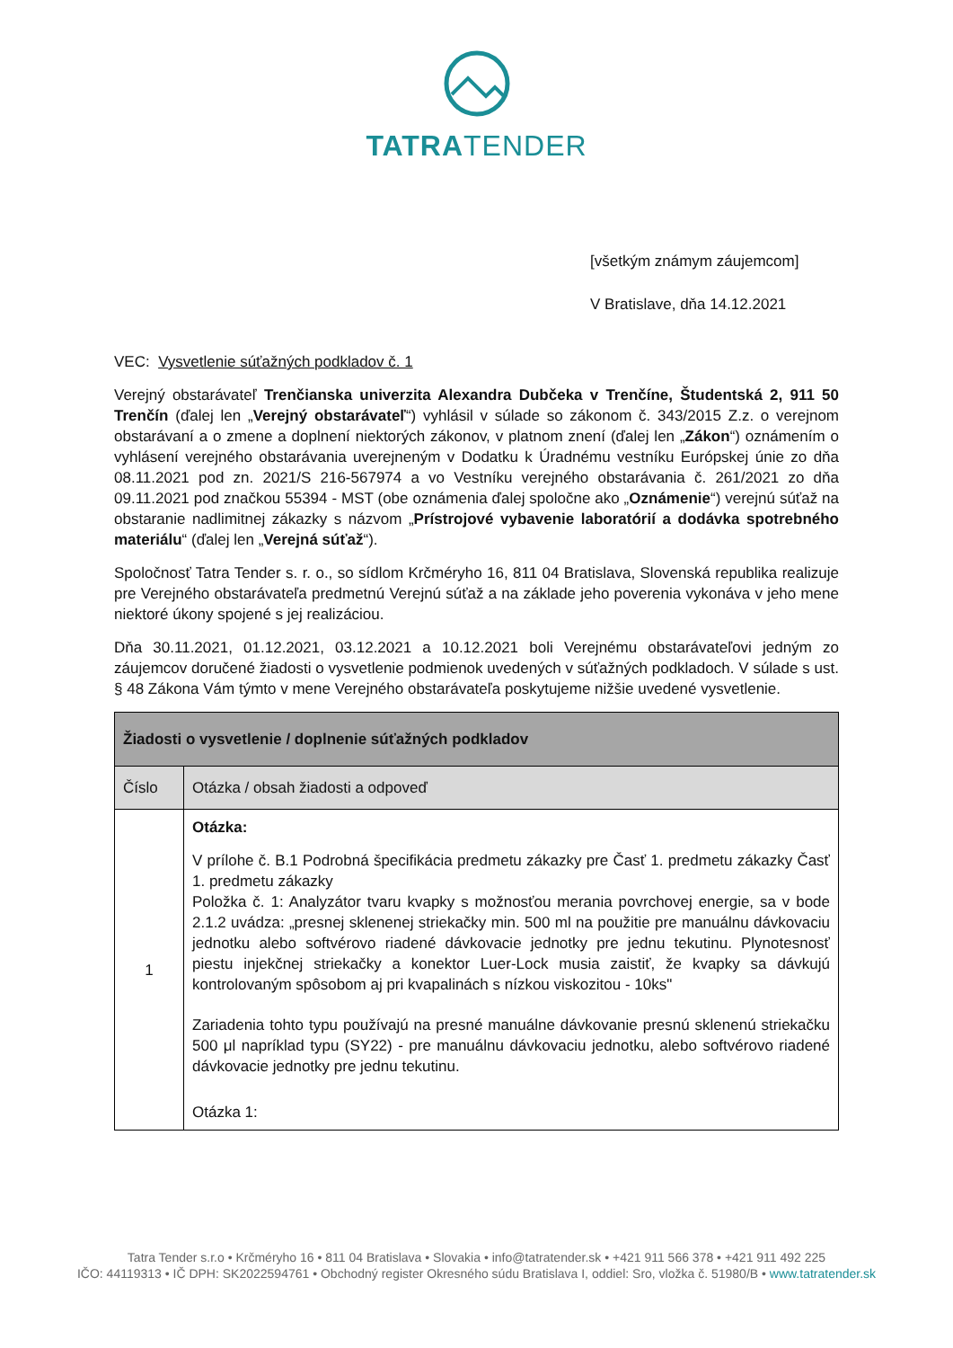TATRATENDER
[všetkým známym záujemcom]
V Bratislave, dňa 14.12.2021
VEC: Vysvetlenie súťažných podkladov č. 1
Verejný obstarávateľ Trenčianska univerzita Alexandra Dubčeka v Trenčíne, Študentská 2, 911 50 Trenčín (ďalej len „Verejný obstarávateľ“) vyhlásil v súlade so zákonom č. 343/2015 Z.z. o verejnom obstarávaní a o zmene a doplnení niektorých zákonov, v platnom znení (ďalej len „Zákon“) oznámením o vyhlásení verejného obstarávania uverejneným v Dodatku k Úradnému vestníku Európskej únie zo dňa 08.11.2021 pod zn. 2021/S 216-567974 a vo Vestníku verejného obstarávania č. 261/2021 zo dňa 09.11.2021 pod značkou 55394 - MST (obe oznámenia ďalej spoločne ako „Oznámenie“) verejnú súťaž na obstaranie nadlimitnej zákazky s názvom „Prístrojové vybavenie laboratórií a dodávka spotrebného materiálu“ (ďalej len „Verejná súťaž“).
Spoločnosť Tatra Tender s. r. o., so sídlom Krčméryho 16, 811 04 Bratislava, Slovenská republika realizuje pre Verejného obstarávateľa predmetnú Verejnú súťaž a na základe jeho poverenia vykonáva v jeho mene niektoré úkony spojené s jej realizáciou.
Dňa 30.11.2021, 01.12.2021, 03.12.2021 a 10.12.2021 boli Verejnému obstarávateľovi jedným zo záujemcov doručené žiadosti o vysvetlenie podmienok uvedených v súťažných podkladoch. V súlade s ust. § 48 Zákona Vám týmto v mene Verejného obstarávateľa poskytujeme nižšie uvedené vysvetlenie.
| Žiadosti o vysvetlenie / doplnenie súťažných podkladov | |
| Číslo | Otázka / obsah žiadosti a odpoveď |
| 1 | Otázka: V prílohe č. B.1 Podrobná špecifikácia predmetu zákazky pre Časť 1. predmetu zákazky Časť 1. predmetu zákazky Položka č. 1: Analyzátor tvaru kvapky s možnosťou merania povrchovej energie, sa v bode 2.1.2 uvádza: „presnej sklenenej striekačky min. 500 ml na použitie pre manuálnu dávkovaciu jednotku alebo softvérovo riadené dávkovacie jednotky pre jednu tekutinu. Plynotesnosť piestu injekčnej striekačky a konektor Luer-Lock musia zaistiť, že kvapky sa dávkujú kontrolovaným spôsobom aj pri kvapalinách s nízkou viskozitou - 10ks" Zariadenia tohto typu používajú na presné manuálne dávkovanie presnú sklenenú striekačku 500 μl napríklad typu (SY22) - pre manuálnu dávkovaciu jednotku, alebo softvérovo riadené dávkovacie jednotky pre jednu tekutinu. Otázka 1: |
Tatra Tender s.r.o • Krčméryho 16 • 811 04 Bratislava • Slovakia • info@tatratender.sk • +421 911 566 378 • +421 911 492 225
IČO: 44119313 • IČ DPH: SK2022594761 • Obchodný register Okresného súdu Bratislava I, oddiel: Sro, vložka č. 51980/B • www.tatratender.sk